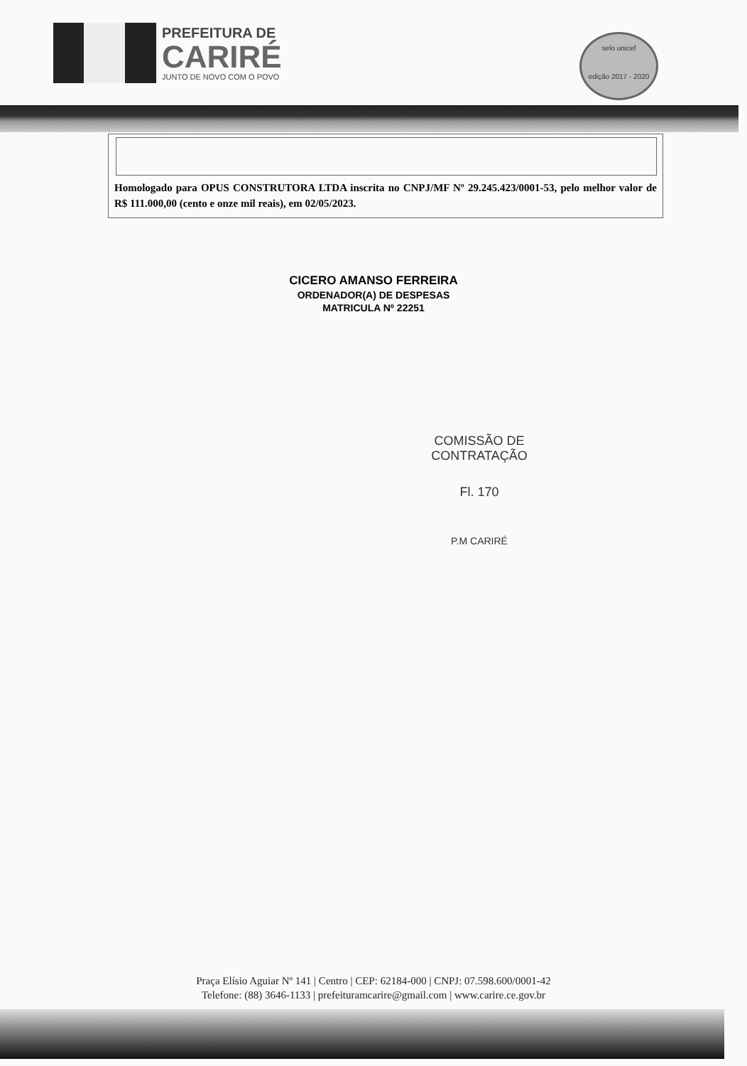PREFEITURA DE
CARIRÉ
JUNTO DE NOVO COM O POVO
selo unicef
edição 2017 - 2020
Homologado para OPUS CONSTRUTORA LTDA inscrita no CNPJ/MF Nº 29.245.423/0001-53, pelo melhor valor de R$ 111.000,00 (cento e onze mil reais), em 02/05/2023.
CICERO AMANSO FERREIRA
ORDENADOR(A) DE DESPESAS
MATRICULA Nº 22251
COMISSÃO DE CONTRATAÇÃO
Fl. 170
P.M CARIRÉ
Praça Elísio Aguiar Nº 141 | Centro | CEP: 62184-000 | CNPJ: 07.598.600/0001-42
Telefone: (88) 3646-1133 | prefeituramcarire@gmail.com | www.carire.ce.gov.br